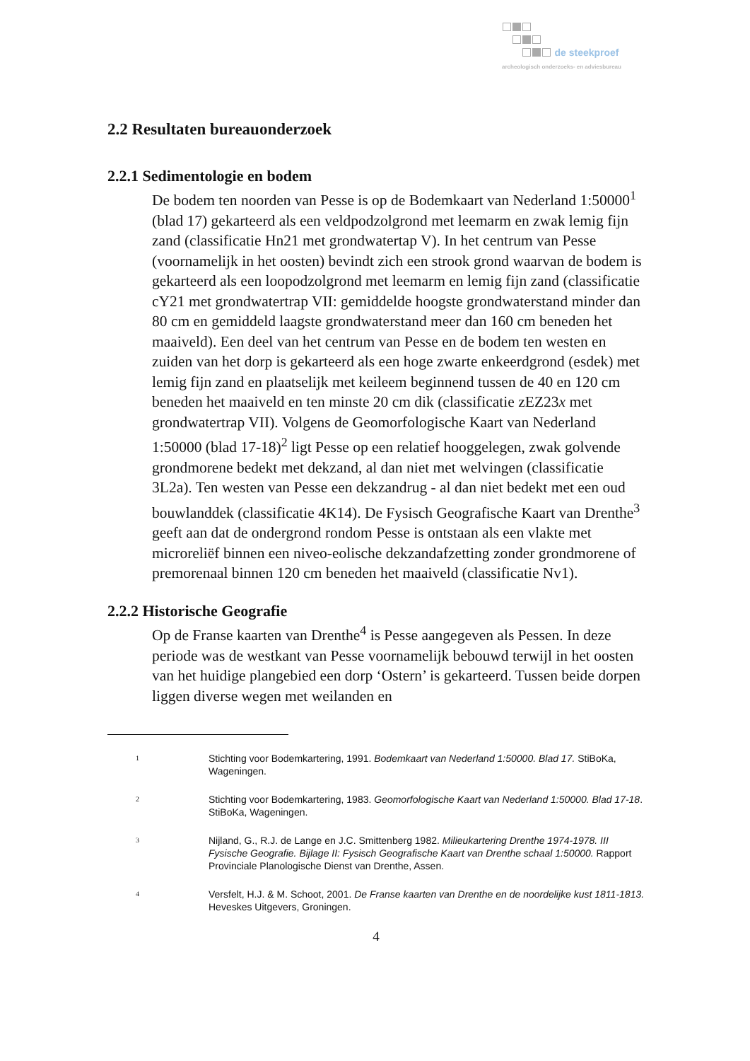de steekproef
archeologisch onderzoeks- en adviesbureau
2.2 Resultaten bureauonderzoek
2.2.1 Sedimentologie en bodem
De bodem ten noorden van Pesse is op de Bodemkaart van Nederland 1:50000<sup>1</sup> (blad 17) gekarteerd als een veldpodzolgrond met leemarm en zwak lemig fijn zand (classificatie Hn21 met grondwatertap V). In het centrum van Pesse (voornamelijk in het oosten) bevindt zich een strook grond waarvan de bodem is gekarteerd als een loopodzolgrond met leemarm en lemig fijn zand (classificatie cY21 met grondwatertrap VII: gemiddelde hoogste grondwaterstand minder dan 80 cm en gemiddeld laagste grondwaterstand meer dan 160 cm beneden het maaiveld). Een deel van het centrum van Pesse en de bodem ten westen en zuiden van het dorp is gekarteerd als een hoge zwarte enkeerdgrond (esdek) met lemig fijn zand en plaatselijk met keileem beginnend tussen de 40 en 120 cm beneden het maaiveld en ten minste 20 cm dik (classificatie zEZ23x met grondwatertrap VII). Volgens de Geomorfologische Kaart van Nederland 1:50000 (blad 17-18)<sup>2</sup> ligt Pesse op een relatief hooggelegen, zwak golvende grondmorene bedekt met dekzand, al dan niet met welvingen (classificatie 3L2a). Ten westen van Pesse een dekzandrug - al dan niet bedekt met een oud bouwlanddek (classificatie 4K14). De Fysisch Geografische Kaart van Drenthe<sup>3</sup> geeft aan dat de ondergrond rondom Pesse is ontstaan als een vlakte met microreliëf binnen een niveo-eolische dekzandafzetting zonder grondmorene of premorenaal binnen 120 cm beneden het maaiveld (classificatie Nv1).
2.2.2 Historische Geografie
Op de Franse kaarten van Drenthe<sup>4</sup> is Pesse aangegeven als Pessen. In deze periode was de westkant van Pesse voornamelijk bebouwd terwijl in het oosten van het huidige plangebied een dorp ‘Ostern’ is gekarteerd. Tussen beide dorpen liggen diverse wegen met weilanden en
1
Stichting voor Bodemkartering, 1991. Bodemkaart van Nederland 1:50000. Blad 17. StiBoKa, Wageningen.
2
Stichting voor Bodemkartering, 1983. Geomorfologische Kaart van Nederland 1:50000. Blad 17-18. StiBoKa, Wageningen.
3
Nijland, G., R.J. de Lange en J.C. Smittenberg 1982. Milieukartering Drenthe 1974-1978. III Fysische Geografie. Bijlage II: Fysisch Geografische Kaart van Drenthe schaal 1:50000. Rapport Provinciale Planologische Dienst van Drenthe, Assen.
4
Versfelt, H.J. & M. Schoot, 2001. De Franse kaarten van Drenthe en de noordelijke kust 1811-1813. Heveskes Uitgevers, Groningen.
4